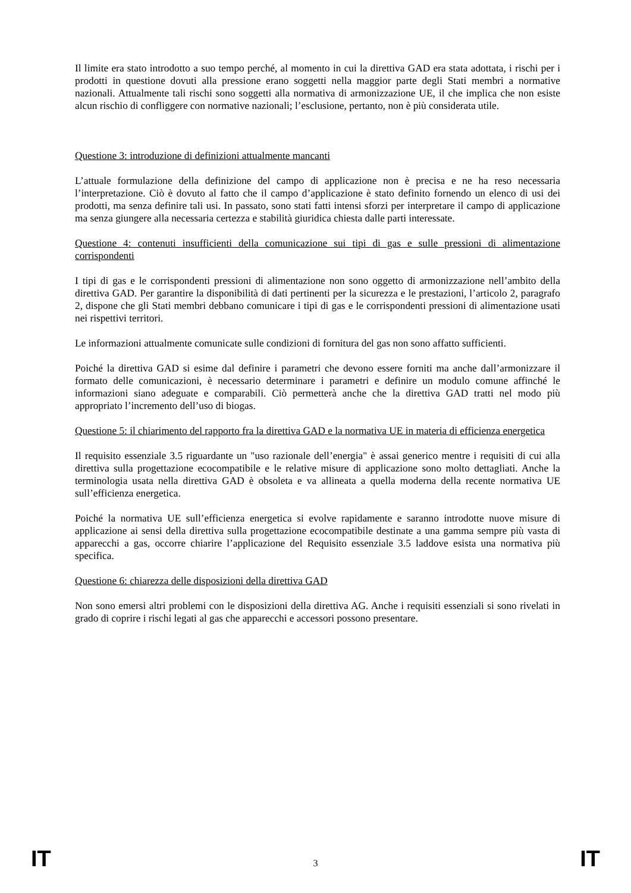Il limite era stato introdotto a suo tempo perché, al momento in cui la direttiva GAD era stata adottata, i rischi per i prodotti in questione dovuti alla pressione erano soggetti nella maggior parte degli Stati membri a normative nazionali. Attualmente tali rischi sono soggetti alla normativa di armonizzazione UE, il che implica che non esiste alcun rischio di confliggere con normative nazionali; l’esclusione, pertanto, non è più considerata utile.
Questione 3: introduzione di definizioni attualmente mancanti
L’attuale formulazione della definizione del campo di applicazione non è precisa e ne ha reso necessaria l’interpretazione. Ciò è dovuto al fatto che il campo d’applicazione è stato definito fornendo un elenco di usi dei prodotti, ma senza definire tali usi. In passato, sono stati fatti intensi sforzi per interpretare il campo di applicazione ma senza giungere alla necessaria certezza e stabilità giuridica chiesta dalle parti interessate.
Questione 4: contenuti insufficienti della comunicazione sui tipi di gas e sulle pressioni di alimentazione corrispondenti
I tipi di gas e le corrispondenti pressioni di alimentazione non sono oggetto di armonizzazione nell’ambito della direttiva GAD. Per garantire la disponibilità di dati pertinenti per la sicurezza e le prestazioni, l’articolo 2, paragrafo 2, dispone che gli Stati membri debbano comunicare i tipi di gas e le corrispondenti pressioni di alimentazione usati nei rispettivi territori.
Le informazioni attualmente comunicate sulle condizioni di fornitura del gas non sono affatto sufficienti.
Poiché la direttiva GAD si esime dal definire i parametri che devono essere forniti ma anche dall’armonizzare il formato delle comunicazioni, è necessario determinare i parametri e definire un modulo comune affinché le informazioni siano adeguate e comparabili. Ciò permetterà anche che la direttiva GAD tratti nel modo più appropriato l’incremento dell’uso di biogas.
Questione 5: il chiarimento del rapporto fra la direttiva GAD e la normativa UE in materia di efficienza energetica
Il requisito essenziale 3.5 riguardante un "uso razionale dell’energia" è assai generico mentre i requisiti di cui alla direttiva sulla progettazione ecocompatibile e le relative misure di applicazione sono molto dettagliati. Anche la terminologia usata nella direttiva GAD è obsoleta e va allineata a quella moderna della recente normativa UE sull’efficienza energetica.
Poiché la normativa UE sull’efficienza energetica si evolve rapidamente e saranno introdotte nuove misure di applicazione ai sensi della direttiva sulla progettazione ecocompatibile destinate a una gamma sempre più vasta di apparecchi a gas, occorre chiarire l’applicazione del Requisito essenziale 3.5 laddove esista una normativa più specifica.
Questione 6: chiarezza delle disposizioni della direttiva GAD
Non sono emersi altri problemi con le disposizioni della direttiva AG. Anche i requisiti essenziali si sono rivelati in grado di coprire i rischi legati al gas che apparecchi e accessori possono presentare.
IT 3 IT